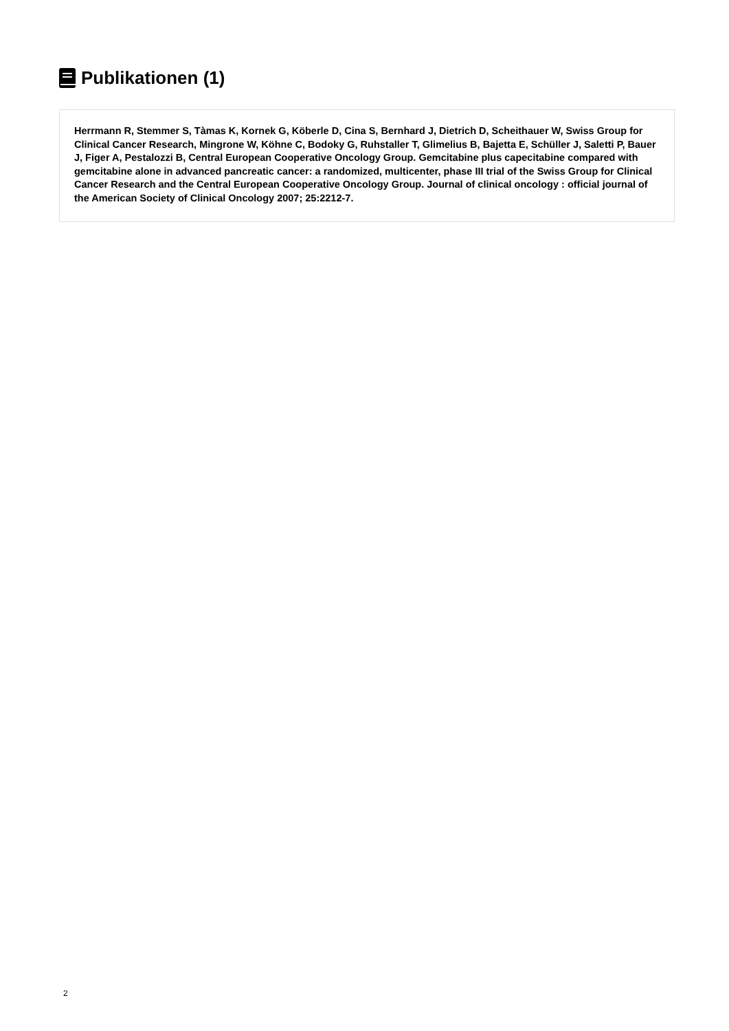Publikationen (1)
Herrmann R, Stemmer S, Tàmas K, Kornek G, Köberle D, Cina S, Bernhard J, Dietrich D, Scheithauer W, Swiss Group for Clinical Cancer Research, Mingrone W, Köhne C, Bodoky G, Ruhstaller T, Glimelius B, Bajetta E, Schüller J, Saletti P, Bauer J, Figer A, Pestalozzi B, Central European Cooperative Oncology Group. Gemcitabine plus capecitabine compared with gemcitabine alone in advanced pancreatic cancer: a randomized, multicenter, phase III trial of the Swiss Group for Clinical Cancer Research and the Central European Cooperative Oncology Group. Journal of clinical oncology : official journal of the American Society of Clinical Oncology 2007; 25:2212-7.
2